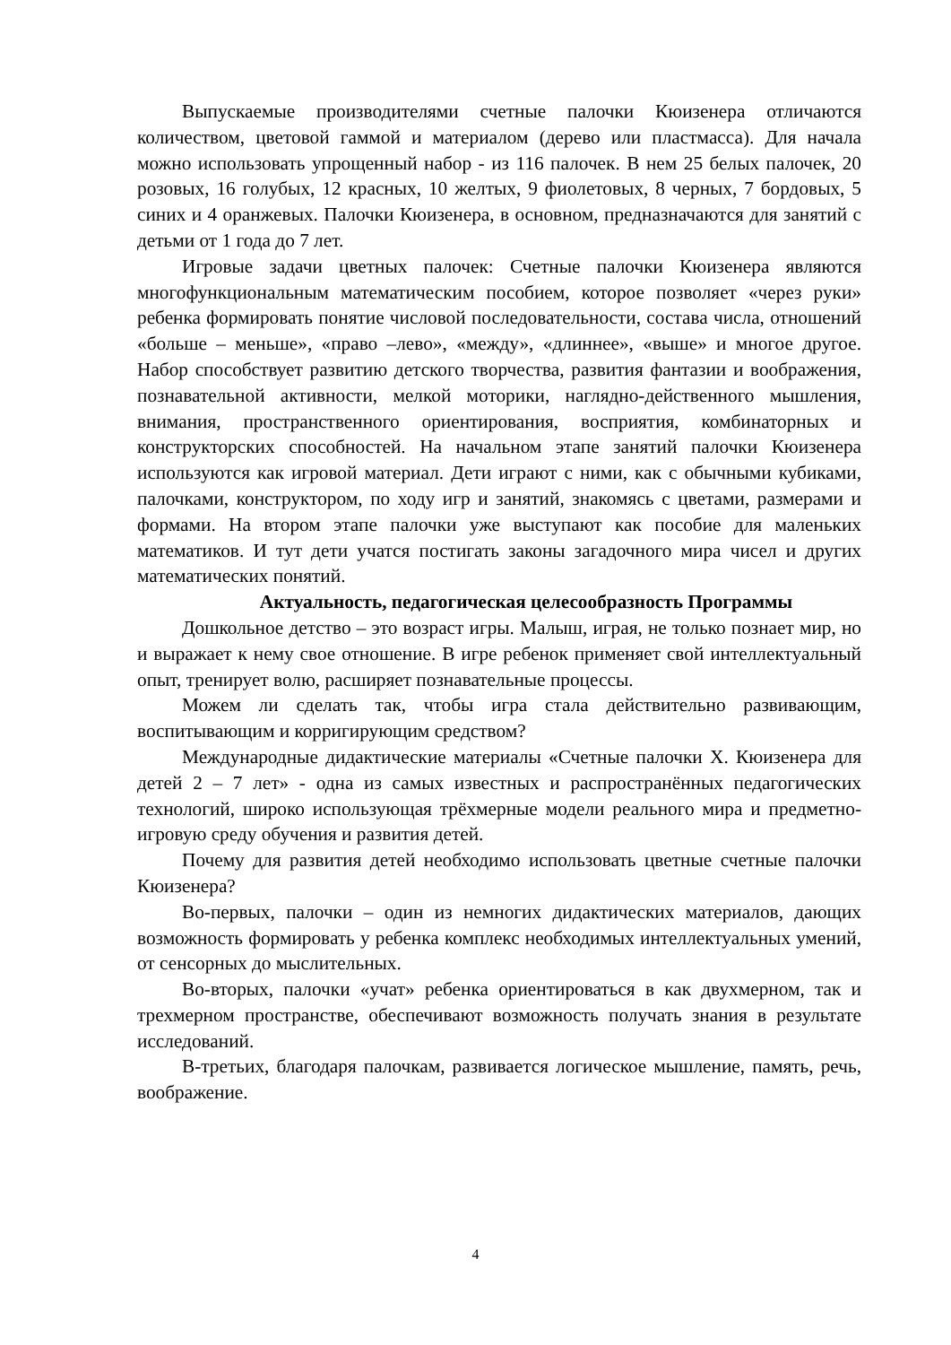Выпускаемые производителями счетные палочки Кюизенера отличаются количеством, цветовой гаммой и материалом (дерево или пластмасса). Для начала можно использовать упрощенный набор - из 116 палочек. В нем 25 белых палочек, 20 розовых, 16 голубых, 12 красных, 10 желтых, 9 фиолетовых, 8 черных, 7 бордовых, 5 синих и 4 оранжевых. Палочки Кюизенера, в основном, предназначаются для занятий с детьми от 1 года до 7 лет.
Игровые задачи цветных палочек: Счетные палочки Кюизенера являются многофункциональным математическим пособием, которое позволяет «через руки» ребенка формировать понятие числовой последовательности, состава числа, отношений «больше – меньше», «право –лево», «между», «длиннее», «выше» и многое другое. Набор способствует развитию детского творчества, развития фантазии и воображения, познавательной активности, мелкой моторики, наглядно-действенного мышления, внимания, пространственного ориентирования, восприятия, комбинаторных и конструкторских способностей. На начальном этапе занятий палочки Кюизенера используются как игровой материал. Дети играют с ними, как с обычными кубиками, палочками, конструктором, по ходу игр и занятий, знакомясь с цветами, размерами и формами. На втором этапе палочки уже выступают как пособие для маленьких математиков. И тут дети учатся постигать законы загадочного мира чисел и других математических понятий.
Актуальность, педагогическая целесообразность Программы
Дошкольное детство – это возраст игры. Малыш, играя, не только познает мир, но и выражает к нему свое отношение. В игре ребенок применяет свой интеллектуальный опыт, тренирует волю, расширяет познавательные процессы.
Можем ли сделать так, чтобы игра стала действительно развивающим, воспитывающим и корригирующим средством?
Международные дидактические материалы «Счетные палочки Х. Кюизенера для детей 2 – 7 лет» - одна из самых известных и распространённых педагогических технологий, широко использующая трёхмерные модели реального мира и предметно-игровую среду обучения и развития детей.
Почему для развития детей необходимо использовать цветные счетные палочки Кюизенера?
Во-первых, палочки – один из немногих дидактических материалов, дающих возможность формировать у ребенка комплекс необходимых интеллектуальных умений, от сенсорных до мыслительных.
Во-вторых, палочки «учат» ребенка ориентироваться в как двухмерном, так и трехмерном пространстве, обеспечивают возможность получать знания в результате исследований.
В-третьих, благодаря палочкам, развивается логическое мышление, память, речь, воображение.
4